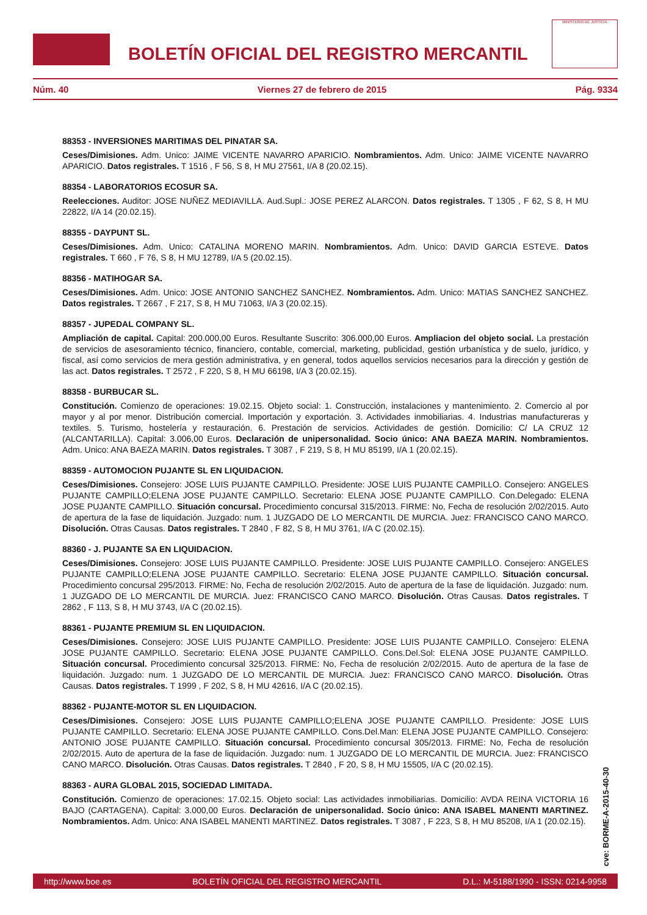BOLETÍN OFICIAL DEL REGISTRO MERCANTIL
MINISTERIO DE JUSTICIA
Núm. 40 Viernes 27 de febrero de 2015 Pág. 9334
88353 - INVERSIONES MARITIMAS DEL PINATAR SA.
Ceses/Dimisiones. Adm. Unico: JAIME VICENTE NAVARRO APARICIO. Nombramientos. Adm. Unico: JAIME VICENTE NAVARRO APARICIO. Datos registrales. T 1516 , F 56, S 8, H MU 27561, I/A 8 (20.02.15).
88354 - LABORATORIOS ECOSUR SA.
Reelecciones. Auditor: JOSE NUÑEZ MEDIAVILLA. Aud.Supl.: JOSE PEREZ ALARCON. Datos registrales. T 1305 , F 62, S 8, H MU 22822, I/A 14 (20.02.15).
88355 - DAYPUNT SL.
Ceses/Dimisiones. Adm. Unico: CATALINA MORENO MARIN. Nombramientos. Adm. Unico: DAVID GARCIA ESTEVE. Datos registrales. T 660 , F 76, S 8, H MU 12789, I/A 5 (20.02.15).
88356 - MATIHOGAR SA.
Ceses/Dimisiones. Adm. Unico: JOSE ANTONIO SANCHEZ SANCHEZ. Nombramientos. Adm. Unico: MATIAS SANCHEZ SANCHEZ. Datos registrales. T 2667 , F 217, S 8, H MU 71063, I/A 3 (20.02.15).
88357 - JUPEDAL COMPANY SL.
Ampliación de capital. Capital: 200.000,00 Euros. Resultante Suscrito: 306.000,00 Euros. Ampliacion del objeto social. La prestación de servicios de asesoramiento técnico, financiero, contable, comercial, marketing, publicidad, gestión urbanística y de suelo, jurídico, y fiscal, así como servicios de mera gestión administrativa, y en general, todos aquellos servicios necesarios para la dirección y gestión de las act. Datos registrales. T 2572 , F 220, S 8, H MU 66198, I/A 3 (20.02.15).
88358 - BURBUCAR SL.
Constitución. Comienzo de operaciones: 19.02.15. Objeto social: 1. Construcción, instalaciones y mantenimiento. 2. Comercio al por mayor y al por menor. Distribución comercial. Importación y exportación. 3. Actividades inmobiliarias. 4. Industrias manufactureras y textiles. 5. Turismo, hostelería y restauración. 6. Prestación de servicios. Actividades de gestión. Domicilio: C/ LA CRUZ 12 (ALCANTARILLA). Capital: 3.006,00 Euros. Declaración de unipersonalidad. Socio único: ANA BAEZA MARIN. Nombramientos. Adm. Unico: ANA BAEZA MARIN. Datos registrales. T 3087 , F 219, S 8, H MU 85199, I/A 1 (20.02.15).
88359 - AUTOMOCION PUJANTE SL EN LIQUIDACION.
Ceses/Dimisiones. Consejero: JOSE LUIS PUJANTE CAMPILLO. Presidente: JOSE LUIS PUJANTE CAMPILLO. Consejero: ANGELES PUJANTE CAMPILLO;ELENA JOSE PUJANTE CAMPILLO. Secretario: ELENA JOSE PUJANTE CAMPILLO. Con.Delegado: ELENA JOSE PUJANTE CAMPILLO. Situación concursal. Procedimiento concursal 315/2013. FIRME: No, Fecha de resolución 2/02/2015. Auto de apertura de la fase de liquidación. Juzgado: num. 1 JUZGADO DE LO MERCANTIL DE MURCIA. Juez: FRANCISCO CANO MARCO. Disolución. Otras Causas. Datos registrales. T 2840 , F 82, S 8, H MU 3761, I/A C (20.02.15).
88360 - J. PUJANTE SA EN LIQUIDACION.
Ceses/Dimisiones. Consejero: JOSE LUIS PUJANTE CAMPILLO. Presidente: JOSE LUIS PUJANTE CAMPILLO. Consejero: ANGELES PUJANTE CAMPILLO;ELENA JOSE PUJANTE CAMPILLO. Secretario: ELENA JOSE PUJANTE CAMPILLO. Situación concursal. Procedimiento concursal 295/2013. FIRME: No, Fecha de resolución 2/02/2015. Auto de apertura de la fase de liquidación. Juzgado: num. 1 JUZGADO DE LO MERCANTIL DE MURCIA. Juez: FRANCISCO CANO MARCO. Disolución. Otras Causas. Datos registrales. T 2862 , F 113, S 8, H MU 3743, I/A C (20.02.15).
88361 - PUJANTE PREMIUM SL EN LIQUIDACION.
Ceses/Dimisiones. Consejero: JOSE LUIS PUJANTE CAMPILLO. Presidente: JOSE LUIS PUJANTE CAMPILLO. Consejero: ELENA JOSE PUJANTE CAMPILLO. Secretario: ELENA JOSE PUJANTE CAMPILLO. Cons.Del.Sol: ELENA JOSE PUJANTE CAMPILLO. Situación concursal. Procedimiento concursal 325/2013. FIRME: No, Fecha de resolución 2/02/2015. Auto de apertura de la fase de liquidación. Juzgado: num. 1 JUZGADO DE LO MERCANTIL DE MURCIA. Juez: FRANCISCO CANO MARCO. Disolución. Otras Causas. Datos registrales. T 1999 , F 202, S 8, H MU 42616, I/A C (20.02.15).
88362 - PUJANTE-MOTOR SL EN LIQUIDACION.
Ceses/Dimisiones. Consejero: JOSE LUIS PUJANTE CAMPILLO;ELENA JOSE PUJANTE CAMPILLO. Presidente: JOSE LUIS PUJANTE CAMPILLO. Secretario: ELENA JOSE PUJANTE CAMPILLO. Cons.Del.Man: ELENA JOSE PUJANTE CAMPILLO. Consejero: ANTONIO JOSE PUJANTE CAMPILLO. Situación concursal. Procedimiento concursal 305/2013. FIRME: No, Fecha de resolución 2/02/2015. Auto de apertura de la fase de liquidación. Juzgado: num. 1 JUZGADO DE LO MERCANTIL DE MURCIA. Juez: FRANCISCO CANO MARCO. Disolución. Otras Causas. Datos registrales. T 2840 , F 20, S 8, H MU 15505, I/A C (20.02.15).
88363 - AURA GLOBAL 2015, SOCIEDAD LIMITADA.
Constitución. Comienzo de operaciones: 17.02.15. Objeto social: Las actividades inmobiliarias. Domicilio: AVDA REINA VICTORIA 16 BAJO (CARTAGENA). Capital: 3.000,00 Euros. Declaración de unipersonalidad. Socio único: ANA ISABEL MANENTI MARTINEZ. Nombramientos. Adm. Unico: ANA ISABEL MANENTI MARTINEZ. Datos registrales. T 3087 , F 223, S 8, H MU 85208, I/A 1 (20.02.15).
cve: BORME-A-2015-40-30
http://www.boe.es BOLETÍN OFICIAL DEL REGISTRO MERCANTIL D.L.: M-5188/1990 - ISSN: 0214-9958